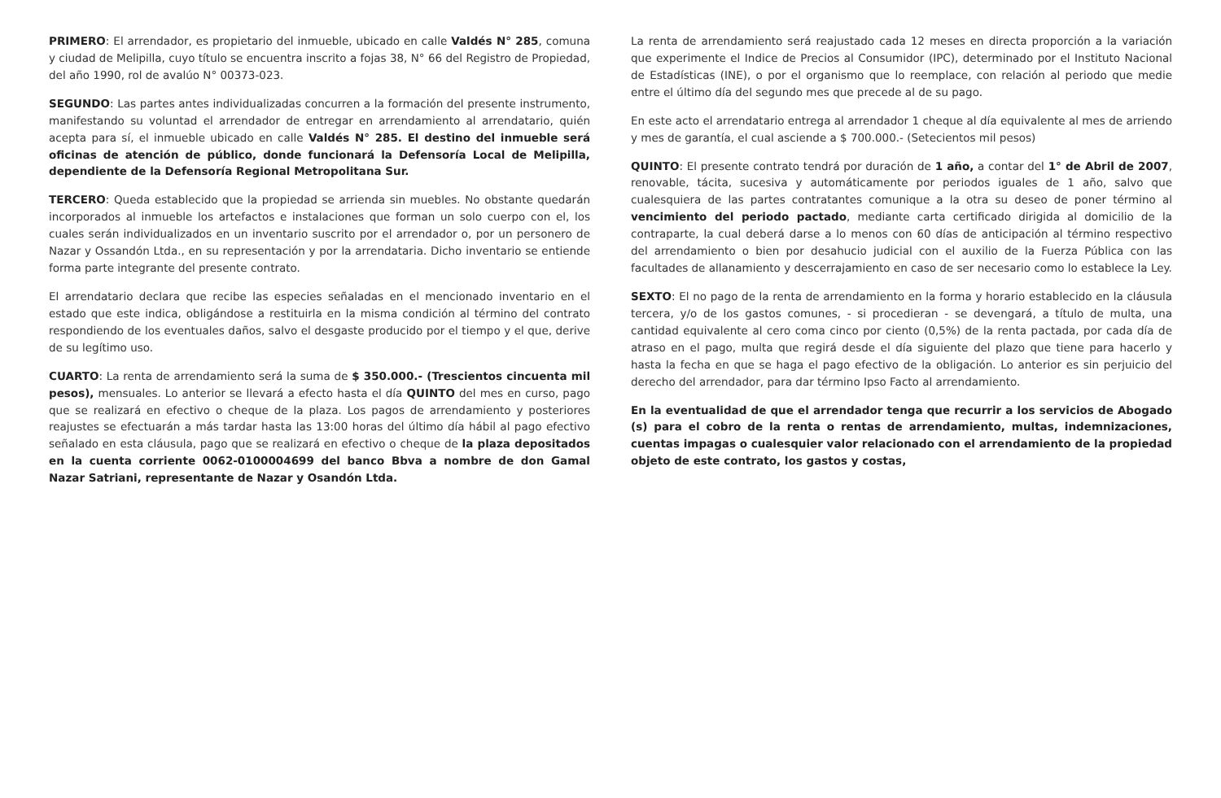PRIMERO: El arrendador, es propietario del inmueble, ubicado en calle Valdés N° 285, comuna y ciudad de Melipilla, cuyo título se encuentra inscrito a fojas 38, N° 66 del Registro de Propiedad, del año 1990, rol de avalúo N° 00373-023.
SEGUNDO: Las partes antes individualizadas concurren a la formación del presente instrumento, manifestando su voluntad el arrendador de entregar en arrendamiento al arrendatario, quién acepta para sí, el inmueble ubicado en calle Valdés N° 285. El destino del inmueble será oficinas de atención de público, donde funcionará la Defensoría Local de Melipilla, dependiente de la Defensoría Regional Metropolitana Sur.
TERCERO: Queda establecido que la propiedad se arrienda sin muebles. No obstante quedarán incorporados al inmueble los artefactos e instalaciones que forman un solo cuerpo con el, los cuales serán individualizados en un inventario suscrito por el arrendador o, por un personero de Nazar y Ossandón Ltda., en su representación y por la arrendataria. Dicho inventario se entiende forma parte integrante del presente contrato.
El arrendatario declara que recibe las especies señaladas en el mencionado inventario en el estado que este indica, obligándose a restituirla en la misma condición al término del contrato respondiendo de los eventuales daños, salvo el desgaste producido por el tiempo y el que, derive de su legítimo uso.
CUARTO: La renta de arrendamiento será la suma de $ 350.000.- (Trescientos cincuenta mil pesos), mensuales. Lo anterior se llevará a efecto hasta el día QUINTO del mes en curso, pago que se realizará en efectivo o cheque de la plaza. Los pagos de arrendamiento y posteriores reajustes se efectuarán a más tardar hasta las 13:00 horas del último día hábil al pago efectivo señalado en esta cláusula, pago que se realizará en efectivo o cheque de la plaza depositados en la cuenta corriente 0062-0100004699 del banco Bbva a nombre de don Gamal Nazar Satriani, representante de Nazar y Osandón Ltda.
La renta de arrendamiento será reajustado cada 12 meses en directa proporción a la variación que experimente el Indice de Precios al Consumidor (IPC), determinado por el Instituto Nacional de Estadísticas (INE), o por el organismo que lo reemplace, con relación al periodo que medie entre el último día del segundo mes que precede al de su pago.
En este acto el arrendatario entrega al arrendador 1 cheque al día equivalente al mes de arriendo y mes de garantía, el cual asciende a $ 700.000.- (Setecientos mil pesos)
QUINTO: El presente contrato tendrá por duración de 1 año, a contar del 1° de Abril de 2007, renovable, tácita, sucesiva y automáticamente por periodos iguales de 1 año, salvo que cualesquiera de las partes contratantes comunique a la otra su deseo de poner término al vencimiento del periodo pactado, mediante carta certificado dirigida al domicilio de la contraparte, la cual deberá darse a lo menos con 60 días de anticipación al término respectivo del arrendamiento o bien por desahucio judicial con el auxilio de la Fuerza Pública con las facultades de allanamiento y descerrajamiento en caso de ser necesario como lo establece la Ley.
SEXTO: El no pago de la renta de arrendamiento en la forma y horario establecido en la cláusula tercera, y/o de los gastos comunes, - si procedieran - se devengará, a título de multa, una cantidad equivalente al cero coma cinco por ciento (0,5%) de la renta pactada, por cada día de atraso en el pago, multa que regirá desde el día siguiente del plazo que tiene para hacerlo y hasta la fecha en que se haga el pago efectivo de la obligación. Lo anterior es sin perjuicio del derecho del arrendador, para dar término Ipso Facto al arrendamiento.
En la eventualidad de que el arrendador tenga que recurrir a los servicios de Abogado (s) para el cobro de la renta o rentas de arrendamiento, multas, indemnizaciones, cuentas impagas o cualesquier valor relacionado con el arrendamiento de la propiedad objeto de este contrato, los gastos y costas,